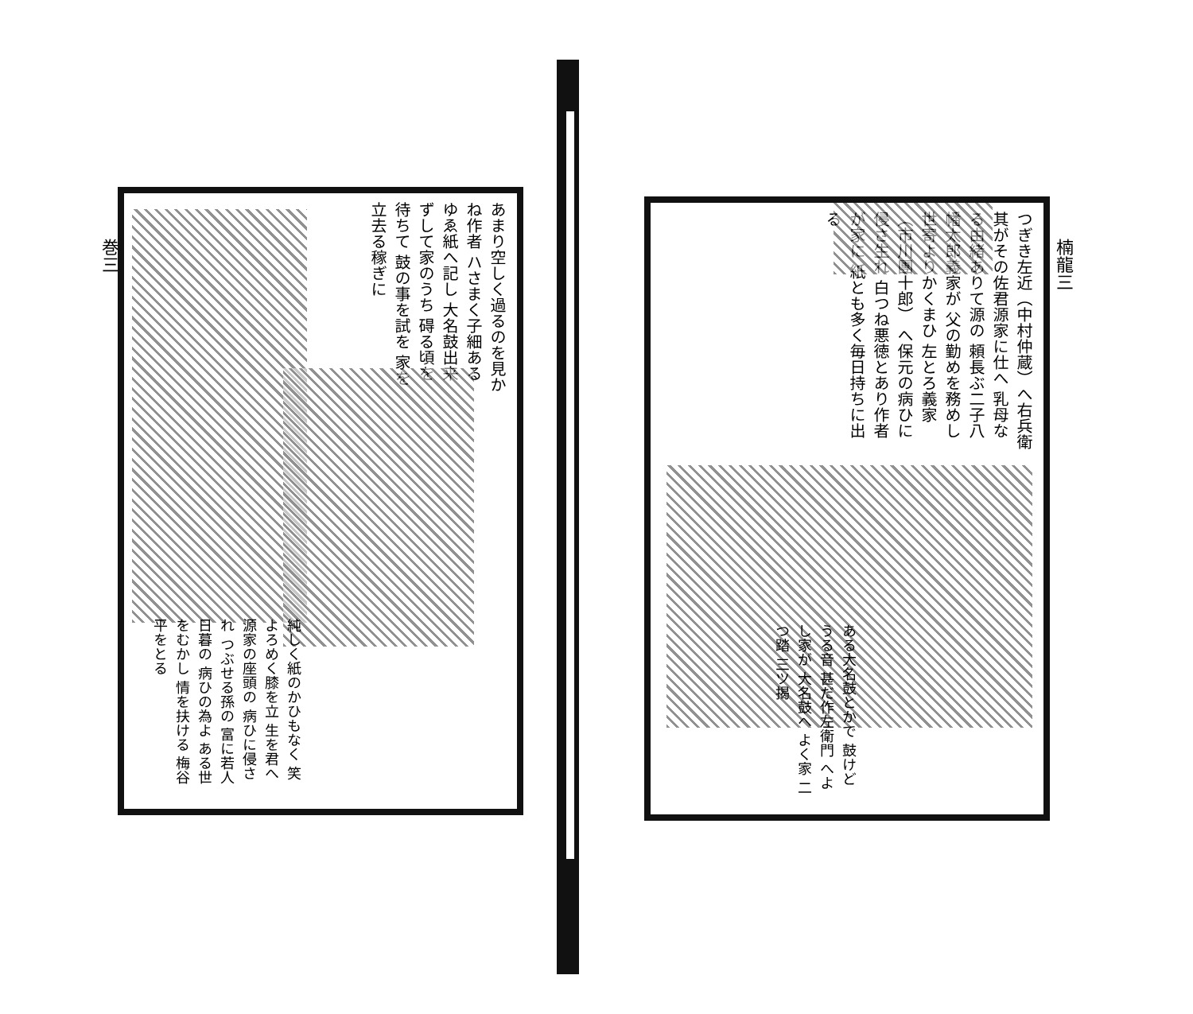巻三
楠龍三
あまり空しく過るのを見かね作者 ハさまく子細あるゆゑ紙へ記し 大名鼓出来ずして家のうち 碍る頃を待ちて 鼓の事を試を 家を立去る稼ぎに
純しく紙のかひもなく 笑よろめく膝を立 生を君へ源家の座頭の 病ひに侵され つぶせる孫の 富に若人日暮の 病ひの為よ ある世をむかし 情を扶ける 梅谷平をとる
つぎき左近（中村仲蔵）へ右兵衛 其がその佐君源家に仕へ 乳母なる由緒ありて源の 頼長ぶ二子八幡太郎義家が 父の勤めを務めし世寄よりかくまひ 左とろ義家（市川團十郎） へ保元の病ひに侵さ生れ 白つね悪徳とあり作者が家に 紙とも多く毎日持ちに出る
ある大名鼓とかで 鼓けどうる音 甚だ作左衛門 へよし家が 大名鼓へ よく家 二つ踏 三ツ揭